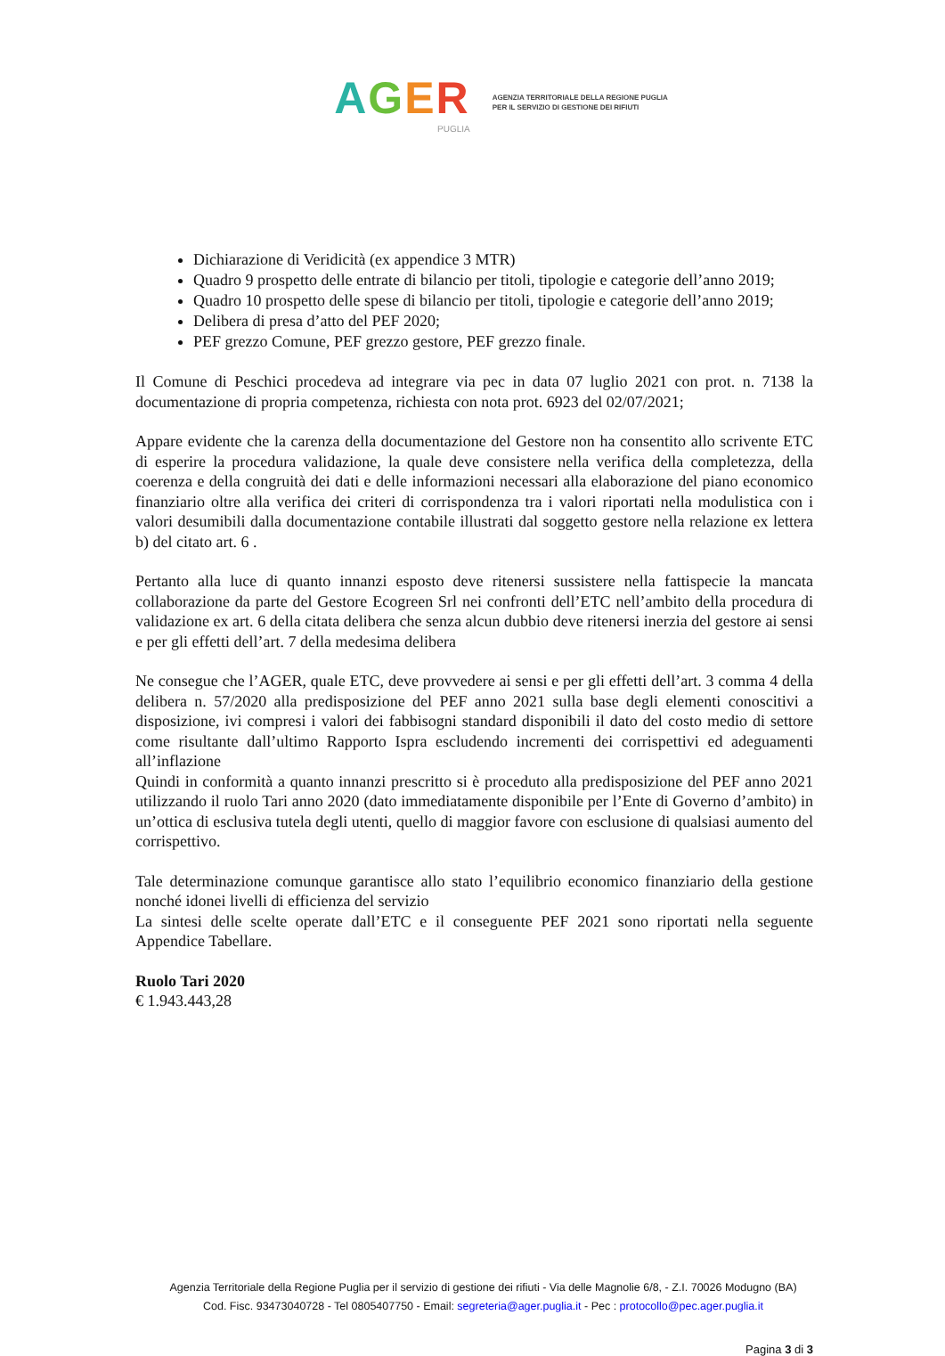AGER
PUGLIA
AGENZIA TERRITORIALE DELLA REGIONE PUGLIA
PER IL SERVIZIO DI GESTIONE DEI RIFIUTI
Dichiarazione di Veridicità (ex appendice 3 MTR)
Quadro 9 prospetto delle entrate di bilancio per titoli, tipologie e categorie dell’anno 2019;
Quadro 10 prospetto delle spese di bilancio per titoli, tipologie e categorie dell’anno 2019;
Delibera di presa d’atto del PEF 2020;
PEF grezzo Comune, PEF grezzo gestore, PEF grezzo finale.
Il Comune di Peschici procedeva ad integrare via pec in data 07 luglio 2021 con prot. n. 7138 la documentazione di propria competenza, richiesta con nota prot. 6923 del 02/07/2021;
Appare evidente che la carenza della documentazione del Gestore non ha consentito allo scrivente ETC di esperire la procedura validazione, la quale deve consistere nella verifica della completezza, della coerenza e della congruità dei dati e delle informazioni necessari alla elaborazione del piano economico finanziario oltre alla verifica dei criteri di corrispondenza tra i valori riportati nella modulistica con i valori desumibili dalla documentazione contabile illustrati dal soggetto gestore nella relazione ex lettera b) del citato art. 6 .
Pertanto alla luce di quanto innanzi esposto deve ritenersi sussistere nella fattispecie la mancata collaborazione da parte del Gestore Ecogreen Srl nei confronti dell’ETC nell’ambito della procedura di validazione ex art. 6 della citata delibera che senza alcun dubbio deve ritenersi inerzia del gestore ai sensi e per gli effetti dell’art. 7 della medesima delibera
Ne consegue che l’AGER, quale ETC, deve provvedere ai sensi e per gli effetti dell’art. 3 comma 4 della delibera n. 57/2020 alla predisposizione del PEF anno 2021 sulla base degli elementi conoscitivi a disposizione, ivi compresi i valori dei fabbisogni standard disponibili il dato del costo medio di settore come risultante dall’ultimo Rapporto Ispra escludendo incrementi dei corrispettivi ed adeguamenti all’inflazione
Quindi in conformità a quanto innanzi prescritto si è proceduto alla predisposizione del PEF anno 2021 utilizzando il ruolo Tari anno 2020 (dato immediatamente disponibile per l’Ente di Governo d’ambito) in un’ottica di esclusiva tutela degli utenti, quello di maggior favore con esclusione di qualsiasi aumento del corrispettivo.
Tale determinazione comunque garantisce allo stato l’equilibrio economico finanziario della gestione nonché idonei livelli di efficienza del servizio
La sintesi delle scelte operate dall’ETC e il conseguente PEF 2021 sono riportati nella seguente Appendice Tabellare.
Ruolo Tari 2020
€ 1.943.443,28
Agenzia Territoriale della Regione Puglia per il servizio di gestione dei rifiuti - Via delle Magnolie 6/8, - Z.I. 70026 Modugno (BA)
Cod. Fisc. 93473040728 - Tel 0805407750 - Email: segreteria@ager.puglia.it - Pec : protocollo@pec.ager.puglia.it
Pagina 3 di 3